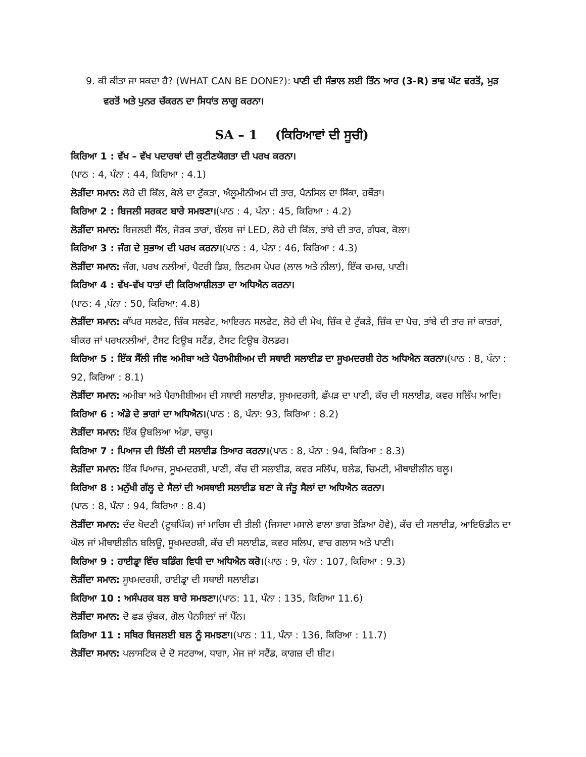9. ਕੀ ਕੀਤਾ ਜਾ ਸਕਦਾ ਹੈ? (WHAT CAN BE DONE?): ਪਾਣੀ ਦੀ ਸੰਭਾਲ ਲਈ ਤਿੰਨ ਆਰ (3-R) ਭਾਵ ਘੱਟ ਵਰਤੋਂ, ਮੁੜ ਵਰਤੋਂ ਅਤੇ ਪੁਨਰ ਚੱਕਰਨ ਦਾ ਸਿਧਾਂਤ ਲਾਗੂ ਕਰਨਾ।
SA – 1 (ਕਿਰਿਆਵਾਂ ਦੀ ਸੂਚੀ)
ਕਿਰਿਆ 1 : ਵੱਖ – ਵੱਖ ਪਦਾਰਥਾਂ ਦੀ ਕੁਟੀਣਯੋਗਤਾ ਦੀ ਪਰਖ ਕਰਨਾ।
(ਪਾਠ : 4, ਪੰਨਾ : 44, ਕਿਰਿਆ : 4.1)
ਲੋੜੀਂਦਾ ਸਮਾਨ: ਲੋਹੇ ਦੀ ਕਿੱਲ, ਕੋਲੇ ਦਾ ਟੁੱਕੜਾ, ਐਲੂਮੀਨੀਅਮ ਦੀ ਤਾਰ, ਪੈਨਸਿਲ ਦਾ ਸਿੱਕਾ, ਹਥੌੜਾ।
ਕਿਰਿਆ 2 : ਬਿਜਲੀ ਸਰਕਟ ਬਾਰੇ ਸਮਝਣਾ।(ਪਾਠ : 4, ਪੰਨਾ : 45, ਕਿਰਿਆ : 4.2)
ਲੋੜੀਂਦਾ ਸਮਾਨ: ਬਿਜਲਈ ਸੈੱਲ, ਜੋੜਕ ਤਾਰਾਂ, ਬੱਲਬ ਜਾਂ LED, ਲੋਹੇ ਦੀ ਕਿੱਲ, ਤਾਂਬੇ ਦੀ ਤਾਰ, ਗੰਧਕ, ਕੋਲਾ।
ਕਿਰਿਆ 3 : ਜੰਗ ਦੇ ਸੁਭਾਅ ਦੀ ਪਰਖ ਕਰਨਾ।(ਪਾਠ : 4, ਪੰਨਾ : 46, ਕਿਰਿਆ : 4.3)
ਲੋੜੀਂਦਾ ਸਮਾਨ: ਜੰਗ, ਪਰਖ ਨਲੀਆਂ, ਪੈਟਰੀ ਡਿਸ਼, ਲਿਟਮਸ ਪੇਪਰ (ਲਾਲ ਅਤੇ ਨੀਲਾ), ਇੱਕ ਚਮਚ, ਪਾਣੀ।
ਕਿਰਿਆ 4 : ਵੱਖ-ਵੱਖ ਧਾਤਾਂ ਦੀ ਕਿਰਿਆਸ਼ੀਲਤਾ ਦਾ ਅਧਿਐਨ ਕਰਨਾ।
(ਪਾਠ: 4 ,ਪੰਨਾ : 50, ਕਿਰਿਆ: 4.8)
ਲੋੜੀਂਦਾ ਸਮਾਨ: ਕਾੱਪਰ ਸਲਫੇਟ, ਜ਼ਿੰਕ ਸਲਫੇਟ, ਆਇਰਨ ਸਲਫੇਟ, ਲੋਹੇ ਦੀ ਮੇਖ, ਜ਼ਿੰਕ ਦੇ ਟੁੱਕੜੇ, ਜ਼ਿੰਕ ਦਾ ਪੇਚ, ਤਾਂਬੇ ਦੀ ਤਾਰ ਜਾਂ ਕਾਤਰਾਂ, ਬੀਕਰ ਜਾਂ ਪਰਖਨਲੀਆਂ, ਟੈਸਟ ਟਿਊਬ ਸਟੈਂਡ, ਟੈਸਟ ਟਿਊਬ ਹੋਲਡਰ।
ਕਿਰਿਆ 5 : ਇੱਕ ਸੈੱਲੀ ਜੀਵ ਅਮੀਬਾ ਅਤੇ ਪੈਰਾਮੀਸ਼ੀਅਮ ਦੀ ਸਥਾਈ ਸਲਾਈਡ ਦਾ ਸੂਖਮਦਰਸ਼ੀ ਹੇਠ ਅਧਿਐਨ ਕਰਨਾ।(ਪਾਠ : 8, ਪੰਨਾ : 92, ਕਿਰਿਆ : 8.1)
ਲੋੜੀਂਦਾ ਸਮਾਨ: ਅਮੀਬਾ ਅਤੇ ਪੈਰਾਮੀਸ਼ੀਅਮ ਦੀ ਸਥਾਈ ਸਲਾਈਡ, ਸੂਖਮਦਰਸੀ, ਛੱਪੜ ਦਾ ਪਾਣੀ, ਕੱਚ ਦੀ ਸਲਾਈਡ, ਕਵਰ ਸਲਿੱਪ ਆਦਿ।
ਕਿਰਿਆ 6 : ਅੰਡੇ ਦੇ ਭਾਗਾਂ ਦਾ ਅਧਿਐਨ।(ਪਾਠ : 8, ਪੰਨਾ: 93, ਕਿਰਿਆ : 8.2)
ਲੋੜੀਂਦਾ ਸਮਾਨ: ਇੱਕ ਉਬਲਿਆ ਅੰਡਾ, ਚਾਕੂ।
ਕਿਰਿਆ 7 : ਪਿਆਜ ਦੀ ਝਿੱਲੀ ਦੀ ਸਲਾਈਡ ਤਿਆਰ ਕਰਨਾ।(ਪਾਠ : 8, ਪੰਨਾ : 94, ਕਿਰਿਆ : 8.3)
ਲੋੜੀਂਦਾ ਸਮਾਨ: ਇੱਕ ਪਿਆਜ, ਸੂਖਮਦਰਸ਼ੀ, ਪਾਣੀ, ਕੱਚ ਦੀ ਸਲਾਈਡ, ਕਵਰ ਸਲਿੱਪ, ਬਲੇਡ, ਚਿਮਟੀ, ਮੀਥਾਈਲੀਨ ਬਲੂ।
ਕਿਰਿਆ 8 : ਮਨੁੱਖੀ ਗੱਲ੍ਹ ਦੇ ਸੈਲਾਂ ਦੀ ਅਸਥਾਈ ਸਲਾਈਡ ਬਣਾ ਕੇ ਜੰਤੂ ਸੈਲਾਂ ਦਾ ਅਧਿਐਨ ਕਰਨਾ।
(ਪਾਠ : 8, ਪੰਨਾ : 94, ਕਿਰਿਆ : 8.4)
ਲੋੜੀਂਦਾ ਸਮਾਨ: ਦੰਦ ਖੋਦਣੀ (ਟੂਥਪਿੱਕ) ਜਾਂ ਮਾਚਿਸ ਦੀ ਤੀਲੀ (ਜਿਸਦਾ ਮਸਾਲੇ ਵਾਲਾ ਭਾਗ ਤੋੜਿਆ ਹੋਵੇ), ਕੱਚ ਦੀ ਸਲਾਈਡ, ਆਇਓਡੀਨ ਦਾ ਘੋਲ ਜਾਂ ਮੀਥਾਈਲੀਨ ਬਲਿਊ, ਸੂਖਮਦਰਸ਼ੀ, ਕੱਚ ਦੀ ਸਲਾਈਡ, ਕਵਰ ਸਲਿਪ, ਵਾਚ ਗਲਾਸ ਅਤੇ ਪਾਣੀ।
ਕਿਰਿਆ 9 : ਹਾਈਡ੍ਰਾ ਵਿੱਚ ਬਡਿੰਗ ਵਿਧੀ ਦਾ ਅਧਿਐਨ ਕਰੋ।(ਪਾਠ : 9, ਪੰਨਾ : 107, ਕਿਰਿਆ : 9.3)
ਲੋੜੀਂਦਾ ਸਮਾਨ: ਸੂਖਮਦਰਸ਼ੀ, ਹਾਈਡ੍ਰਾ ਦੀ ਸਥਾਈ ਸਲਾਈਡ।
ਕਿਰਿਆ 10 : ਅਸੰਪਰਕ ਬਲ ਬਾਰੇ ਸਮਝਣਾ।(ਪਾਠ: 11, ਪੰਨਾ : 135, ਕਿਰਿਆ 11.6)
ਲੋੜੀਂਦਾ ਸਮਾਨ: ਦੋ ਛੜ ਚੁੰਬਕ, ਗੋਲ ਪੈਨਸਿਲਾਂ ਜਾਂ ਪੈੱਨ।
ਕਿਰਿਆ 11 : ਸਥਿਰ ਬਿਜਲਈ ਬਲ ਨੂੰ ਸਮਝਣਾ।(ਪਾਠ : 11, ਪੰਨਾ : 136, ਕਿਰਿਆ : 11.7)
ਲੋੜੀਂਦਾ ਸਮਾਨ: ਪਲਾਸਟਿਕ ਦੇ ਦੋ ਸਟਰਾਅ, ਧਾਗਾ, ਮੇਜ ਜਾਂ ਸਟੈਂਡ, ਕਾਗਜ਼ ਦੀ ਸ਼ੀਟ।